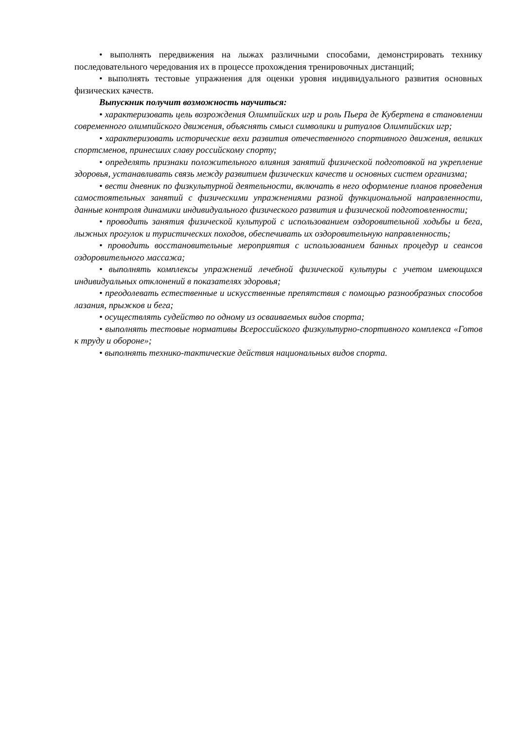• выполнять передвижения на лыжах различными способами, демонстрировать технику последовательного чередования их в процессе прохождения тренировочных дистанций;
• выполнять тестовые упражнения для оценки уровня индивидуального развития основных физических качеств.
Выпускник получит возможность научиться:
• характеризовать цель возрождения Олимпийских игр и роль Пьера де Кубертена в становлении современного олимпийского движения, объяснять смысл символики и ритуалов Олимпийских игр;
• характеризовать исторические вехи развития отечественного спортивного движения, великих спортсменов, принесших славу российскому спорту;
• определять признаки положительного влияния занятий физической подготовкой на укрепление здоровья, устанавливать связь между развитием физических качеств и основных систем организма;
• вести дневник по физкультурной деятельности, включать в него оформление планов проведения самостоятельных занятий с физическими упражнениями разной функциональной направленности, данные контроля динамики индивидуального физического развития и физической подготовленности;
• проводить занятия физической культурой с использованием оздоровительной ходьбы и бега, лыжных прогулок и туристических походов, обеспечивать их оздоровительную направленность;
• проводить восстановительные мероприятия с использованием банных процедур и сеансов оздоровительного массажа;
• выполнять комплексы упражнений лечебной физической культуры с учетом имеющихся индивидуальных отклонений в показателях здоровья;
• преодолевать естественные и искусственные препятствия с помощью разнообразных способов лазания, прыжков и бега;
• осуществлять судейство по одному из осваиваемых видов спорта;
• выполнять тестовые нормативы Всероссийского физкультурно-спортивного комплекса «Готов к труду и обороне»;
• выполнять технико-тактические действия национальных видов спорта.